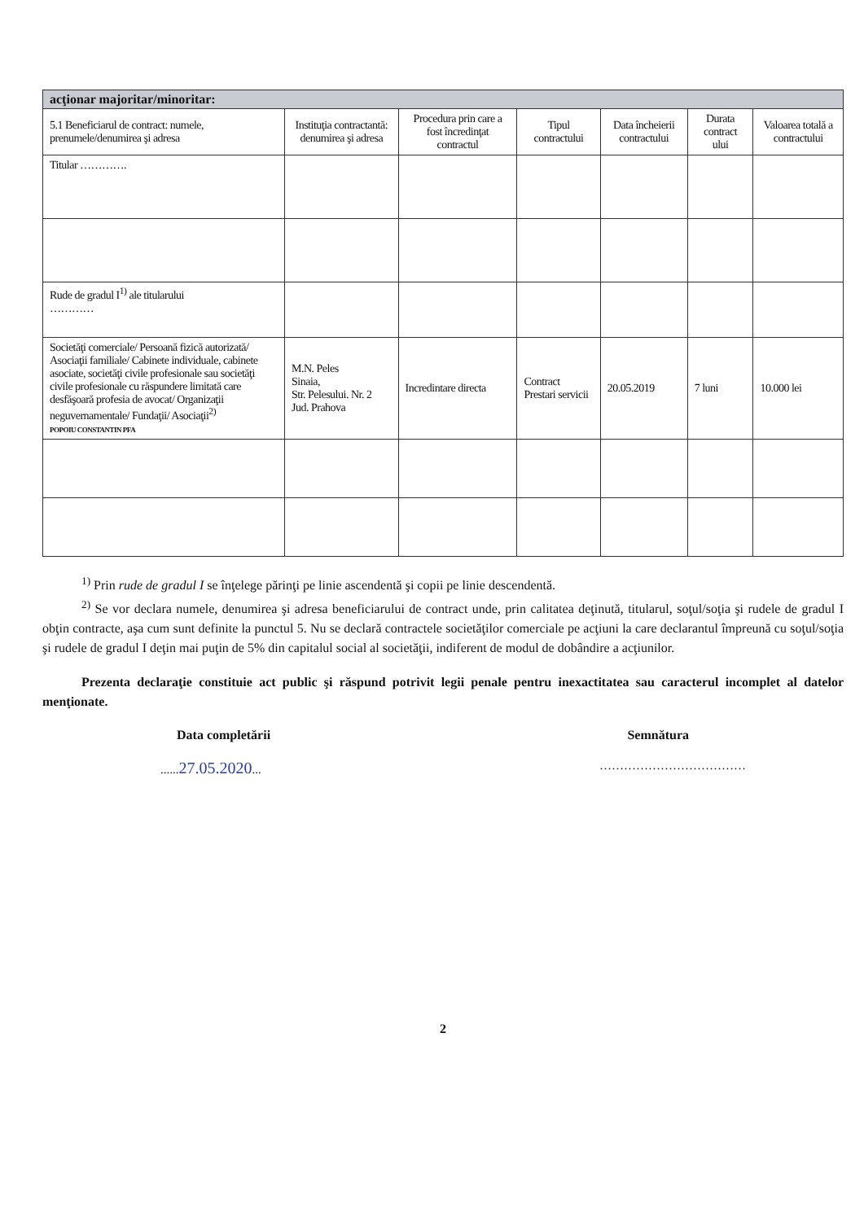| acţionar majoritar/minoritar: | | | | | | |
| 5.1 Beneficiarul de contract: numele, prenumele/denumirea şi adresa | Instituţia contractantă: denumirea şi adresa | Procedura prin care a fost încredinţat contractul | Tipul contractului | Data încheierii contractului | Durata contract ului | Valoarea totală a contractului |
| Titular …………. | | | | | | |
| Rude de gradul I<sup>1)</sup> ale titularului ………… | | | | | | |
| Societăţi comerciale/ Persoană fizică autorizată/ Asociaţii familiale/ Cabinete individuale, cabinete asociate, societăţi civile profesionale sau societăţi civile profesionale cu răspundere limitată care desfăşoară profesia de avocat/ Organizaţii neguvernamentale/ Fundaţii/ Asociaţii<sup>2)</sup> POPOIU CONSTANTIN PFA | M.N. Peles Sinaia, Str. Pelesului. Nr. 2 Jud. Prahova | Incredintare directa | Contract Prestari servicii | 20.05.2019 | 7 luni | 10.000 lei |
<sup>1)</sup> Prin rude de gradul I se înţelege părinţi pe linie ascendentă şi copii pe linie descendentă.
<sup>2)</sup> Se vor declara numele, denumirea şi adresa beneficiarului de contract unde, prin calitatea deţinută, titularul, soţul/soţia şi rudele de gradul I obţin contracte, aşa cum sunt definite la punctul 5. Nu se declară contractele societăţilor comerciale pe acţiuni la care declarantul împreună cu soţul/soţia şi rudele de gradul I deţin mai puţin de 5% din capitalul social al societăţii, indiferent de modul de dobândire a acţiunilor.
Prezenta declaraţie constituie act public şi răspund potrivit legii penale pentru inexactitatea sau caracterul incomplet al datelor menţionate.
Data completării Semnătura
......27.05.2020... ………………………………
2